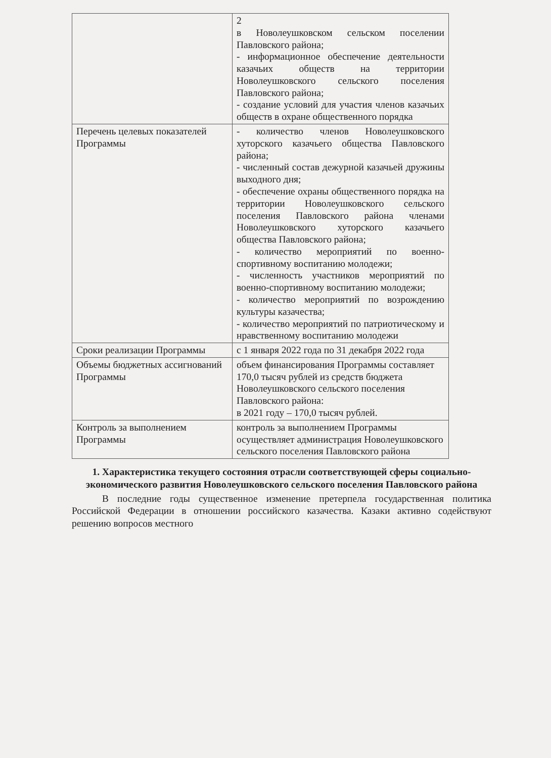| | 2 в Новолеушковском сельском поселении Павловского района; - информационное обеспечение деятельности казачьих обществ на территории Новолеушковского сельского поселения Павловского района; - создание условий для участия членов казачьих обществ в охране общественного порядка |
| Перечень целевых показателей Программы | - количество членов Новолеушковского хуторского казачьего общества Павловского района; - численный состав дежурной казачьей дружины выходного дня; - обеспечение охраны общественного порядка на территории Новолеушковского сельского поселения Павловского района членами Новолеушковского хуторского казачьего общества Павловского района; - количество мероприятий по военно-спортивному воспитанию молодежи; - численность участников мероприятий по военно-спортивному воспитанию молодежи; - количество мероприятий по возрождению культуры казачества; - количество мероприятий по патриотическому и нравственному воспитанию молодежи |
| Сроки реализации Программы | с 1 января 2022 года по 31 декабря 2022 года |
| Объемы бюджетных ассигнований Программы | объем финансирования Программы составляет 170,0 тысяч рублей из средств бюджета Новолеушковского сельского поселения Павловского района: в 2021 году – 170,0 тысяч рублей. |
| Контроль за выполнением Программы | контроль за выполнением Программы осуществляет администрация Новолеушковского сельского поселения Павловского района |
1. Характеристика текущего состояния отрасли соответствующей сферы социально-экономического развития Новолеушковского сельского поселения Павловского района
В последние годы существенное изменение претерпела государственная политика Российской Федерации в отношении российского казачества. Казаки активно содействуют решению вопросов местного